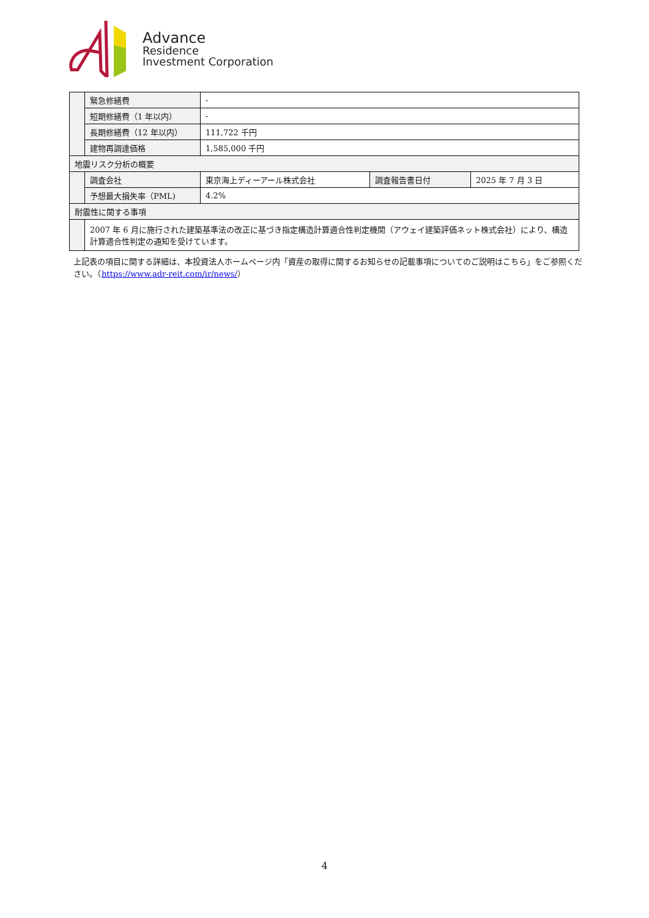Advance
Residence
Investment Corporation
| | 緊急修繕費 | - | | |
| | 短期修繕費（1 年以内） | - | | |
| | 長期修繕費（12 年以内） | 111,722 千円 | | |
| | 建物再調達価格 | 1,585,000 千円 | | |
| 地震リスク分析の概要 | | | | |
| | 調査会社 | 東京海上ディーアール株式会社 | 調査報告書日付 | 2025 年 7 月 3 日 |
| | 予想最大損失率（PML) | 4.2% | | |
| 耐震性に関する事項 | | | | |
| | 2007 年 6 月に施行された建築基準法の改正に基づき指定構造計算適合性判定機関（アウェイ建築評価ネット株式会社）により、構造計算適合性判定の通知を受けています。 | | | |
上記表の項目に関する詳細は、本投資法人ホームページ内「資産の取得に関するお知らせの記載事項についてのご説明はこちら」をご参照ください。（https://www.adr-reit.com/ir/news/）
4